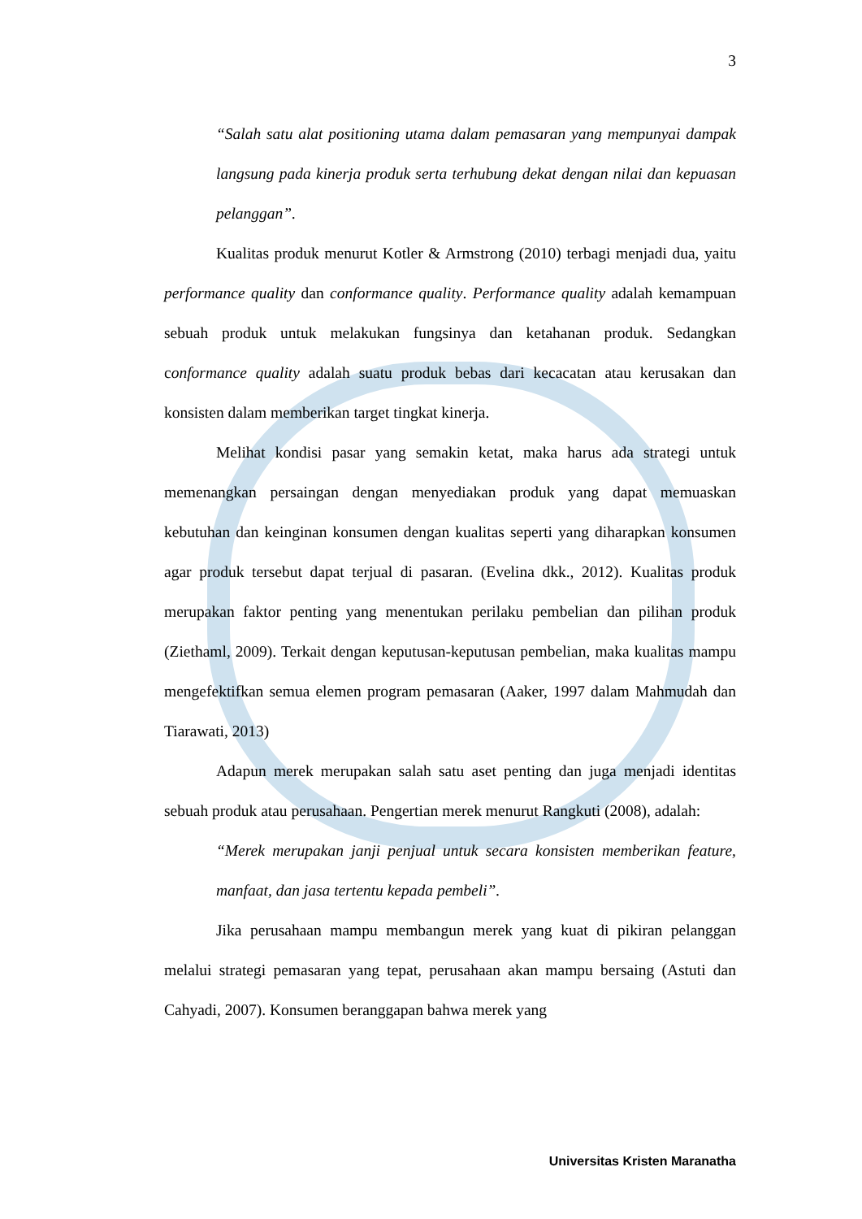3
“Salah satu alat positioning utama dalam pemasaran yang mempunyai dampak langsung pada kinerja produk serta terhubung dekat dengan nilai dan kepuasan pelanggan”.
Kualitas produk menurut Kotler & Armstrong (2010) terbagi menjadi dua, yaitu performance quality dan conformance quality. Performance quality adalah kemampuan sebuah produk untuk melakukan fungsinya dan ketahanan produk. Sedangkan conformance quality adalah suatu produk bebas dari kecacatan atau kerusakan dan konsisten dalam memberikan target tingkat kinerja.
Melihat kondisi pasar yang semakin ketat, maka harus ada strategi untuk memenangkan persaingan dengan menyediakan produk yang dapat memuaskan kebutuhan dan keinginan konsumen dengan kualitas seperti yang diharapkan konsumen agar produk tersebut dapat terjual di pasaran. (Evelina dkk., 2012). Kualitas produk merupakan faktor penting yang menentukan perilaku pembelian dan pilihan produk (Ziethaml, 2009). Terkait dengan keputusan-keputusan pembelian, maka kualitas mampu mengefektifkan semua elemen program pemasaran (Aaker, 1997 dalam Mahmudah dan Tiarawati, 2013)
Adapun merek merupakan salah satu aset penting dan juga menjadi identitas sebuah produk atau perusahaan. Pengertian merek menurut Rangkuti (2008), adalah:
“Merek merupakan janji penjual untuk secara konsisten memberikan feature, manfaat, dan jasa tertentu kepada pembeli”.
Jika perusahaan mampu membangun merek yang kuat di pikiran pelanggan melalui strategi pemasaran yang tepat, perusahaan akan mampu bersaing (Astuti dan Cahyadi, 2007). Konsumen beranggapan bahwa merek yang
Universitas Kristen Maranatha